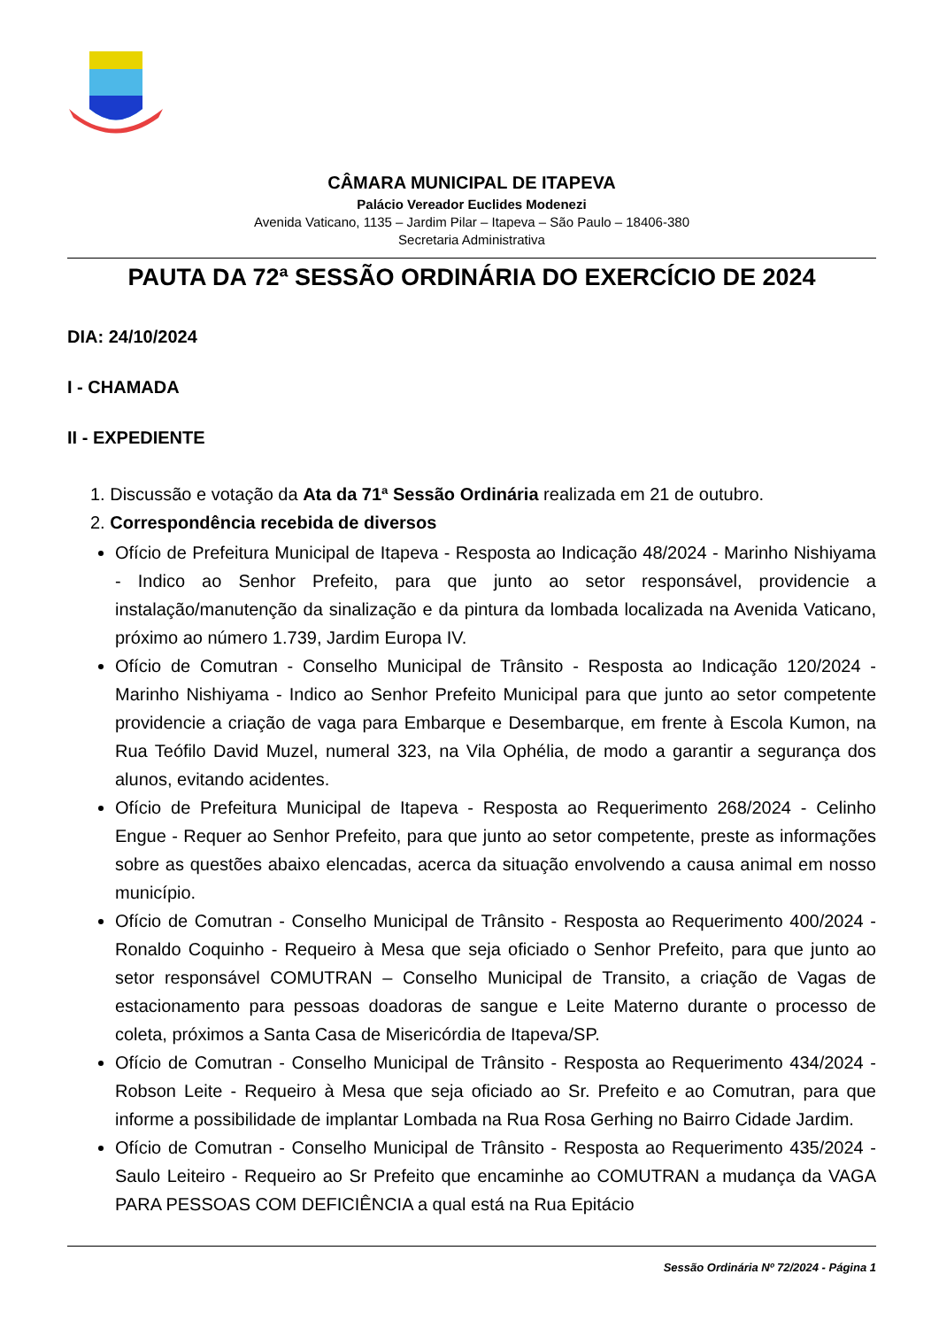CÂMARA MUNICIPAL DE ITAPEVA
Palácio Vereador Euclides Modenezi
Avenida Vaticano, 1135 – Jardim Pilar – Itapeva – São Paulo – 18406-380
Secretaria Administrativa
PAUTA DA 72ª SESSÃO ORDINÁRIA DO EXERCÍCIO DE 2024
DIA: 24/10/2024
I - CHAMADA
II - EXPEDIENTE
1. Discussão e votação da Ata da 71ª Sessão Ordinária realizada em 21 de outubro.
2. Correspondência recebida de diversos
Ofício de Prefeitura Municipal de Itapeva - Resposta ao Indicação 48/2024 - Marinho Nishiyama - Indico ao Senhor Prefeito, para que junto ao setor responsável, providencie a instalação/manutenção da sinalização e da pintura da lombada localizada na Avenida Vaticano, próximo ao número 1.739, Jardim Europa IV.
Ofício de Comutran - Conselho Municipal de Trânsito - Resposta ao Indicação 120/2024 - Marinho Nishiyama - Indico ao Senhor Prefeito Municipal para que junto ao setor competente providencie a criação de vaga para Embarque e Desembarque, em frente à Escola Kumon, na Rua Teófilo David Muzel, numeral 323, na Vila Ophélia, de modo a garantir a segurança dos alunos, evitando acidentes.
Ofício de Prefeitura Municipal de Itapeva - Resposta ao Requerimento 268/2024 - Celinho Engue - Requer ao Senhor Prefeito, para que junto ao setor competente, preste as informações sobre as questões abaixo elencadas, acerca da situação envolvendo a causa animal em nosso município.
Ofício de Comutran - Conselho Municipal de Trânsito - Resposta ao Requerimento 400/2024 - Ronaldo Coquinho - Requeiro à Mesa que seja oficiado o Senhor Prefeito, para que junto ao setor responsável COMUTRAN – Conselho Municipal de Transito, a criação de Vagas de estacionamento para pessoas doadoras de sangue e Leite Materno durante o processo de coleta, próximos a Santa Casa de Misericórdia de Itapeva/SP.
Ofício de Comutran - Conselho Municipal de Trânsito - Resposta ao Requerimento 434/2024 - Robson Leite - Requeiro à Mesa que seja oficiado ao Sr. Prefeito e ao Comutran, para que informe a possibilidade de implantar Lombada na Rua Rosa Gerhing no Bairro Cidade Jardim.
Ofício de Comutran - Conselho Municipal de Trânsito - Resposta ao Requerimento 435/2024 - Saulo Leiteiro - Requeiro ao Sr Prefeito que encaminhe ao COMUTRAN a mudança da VAGA PARA PESSOAS COM DEFICIÊNCIA a qual está na Rua Epitácio
Sessão Ordinária Nº 72/2024 - Página 1